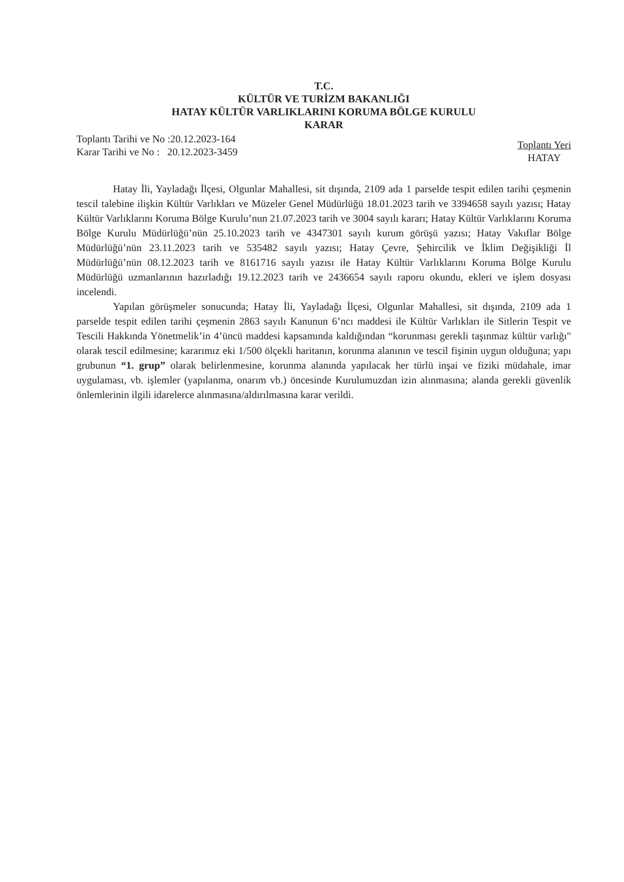T.C.
KÜLTÜR VE TURİZM BAKANLIĞI
HATAY KÜLTÜR VARLIKLARINI KORUMA BÖLGE KURULU
KARAR
Toplantı Tarihi ve No :20.12.2023-164
Karar Tarihi ve No : 20.12.2023-3459
Toplantı Yeri
HATAY
Hatay İli, Yayladağı İlçesi, Olgunlar Mahallesi, sit dışında, 2109 ada 1 parselde tespit edilen tarihi çeşmenin tescil talebine ilişkin Kültür Varlıkları ve Müzeler Genel Müdürlüğü 18.01.2023 tarih ve 3394658 sayılı yazısı; Hatay Kültür Varlıklarını Koruma Bölge Kurulu’nun 21.07.2023 tarih ve 3004 sayılı kararı; Hatay Kültür Varlıklarını Koruma Bölge Kurulu Müdürlüğü’nün 25.10.2023 tarih ve 4347301 sayılı kurum görüşü yazısı; Hatay Vakıflar Bölge Müdürlüğü’nün 23.11.2023 tarih ve 535482 sayılı yazısı; Hatay Çevre, Şehircilik ve İklim Değişikliği İl Müdürlüğü’nün 08.12.2023 tarih ve 8161716 sayılı yazısı ile Hatay Kültür Varlıklarını Koruma Bölge Kurulu Müdürlüğü uzmanlarının hazırladığı 19.12.2023 tarih ve 2436654 sayılı raporu okundu, ekleri ve işlem dosyası incelendi.
Yapılan görüşmeler sonucunda; Hatay İli, Yayladağı İlçesi, Olgunlar Mahallesi, sit dışında, 2109 ada 1 parselde tespit edilen tarihi çeşmenin 2863 sayılı Kanunun 6’ncı maddesi ile Kültür Varlıkları ile Sitlerin Tespit ve Tescili Hakkında Yönetmelik’in 4’üncü maddesi kapsamında kaldığından “korunması gerekli taşınmaz kültür varlığı" olarak tescil edilmesine; kararımız eki 1/500 ölçekli haritanın, korunma alanının ve tescil fişinin uygun olduğuna; yapı grubunun “1. grup” olarak belirlenmesine, korunma alanında yapılacak her türlü inşai ve fiziki müdahale, imar uygulaması, vb. işlemler (yapılanma, onarım vb.) öncesinde Kurulumuzdan izin alınmasına; alanda gerekli güvenlik önlemlerinin ilgili idarelerce alınmasına/aldırılmasına karar verildi.